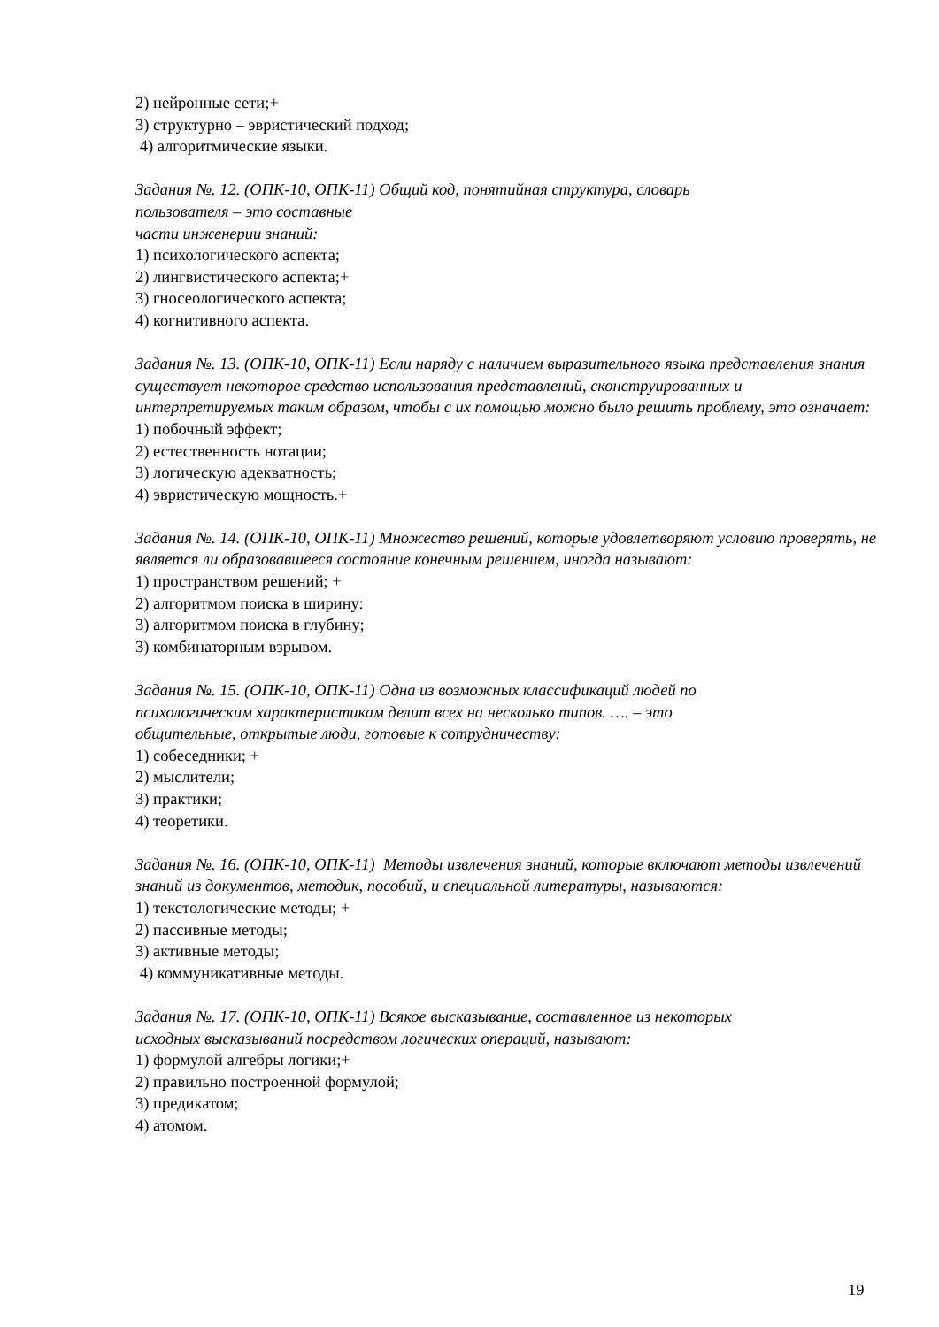2) нейронные сети;+
3) структурно – эвристический подход;
4) алгоритмические языки.
Задания №. 12. (ОПК-10, ОПК-11) Общий код, понятийная структура, словарь
пользователя – это составные
части инженерии знаний:
1) психологического аспекта;
2) лингвистического аспекта;+
3) гносеологического аспекта;
4) когнитивного аспекта.
Задания №. 13. (ОПК-10, ОПК-11) Если наряду с наличием выразительного языка представления знания существует некоторое средство использования представлений, сконструированных и интерпретируемых таким образом, чтобы с их помощью можно было решить проблему, это означает:
1) побочный эффект;
2) естественность нотации;
3) логическую адекватность;
4) эвристическую мощность.+
Задания №. 14. (ОПК-10, ОПК-11) Множество решений, которые удовлетворяют условию проверять, не является ли образовавшееся состояние конечным решением, иногда называют:
1) пространством решений; +
2) алгоритмом поиска в ширину:
3) алгоритмом поиска в глубину;
3) комбинаторным взрывом.
Задания №. 15. (ОПК-10, ОПК-11) Одна из возможных классификаций людей по
психологическим характеристикам делит всех на несколько типов. …. – это
общительные, открытые люди, готовые к сотрудничеству:
1) собеседники; +
2) мыслители;
3) практики;
4) теоретики.
Задания №. 16. (ОПК-10, ОПК-11) Методы извлечения знаний, которые включают методы извлечений знаний из документов, методик, пособий, и специальной литературы, называются:
1) текстологические методы; +
2) пассивные методы;
3) активные методы;
4) коммуникативные методы.
Задания №. 17. (ОПК-10, ОПК-11) Всякое высказывание, составленное из некоторых
исходных высказываний посредством логических операций, называют:
1) формулой алгебры логики;+
2) правильно построенной формулой;
3) предикатом;
4) атомом.
19